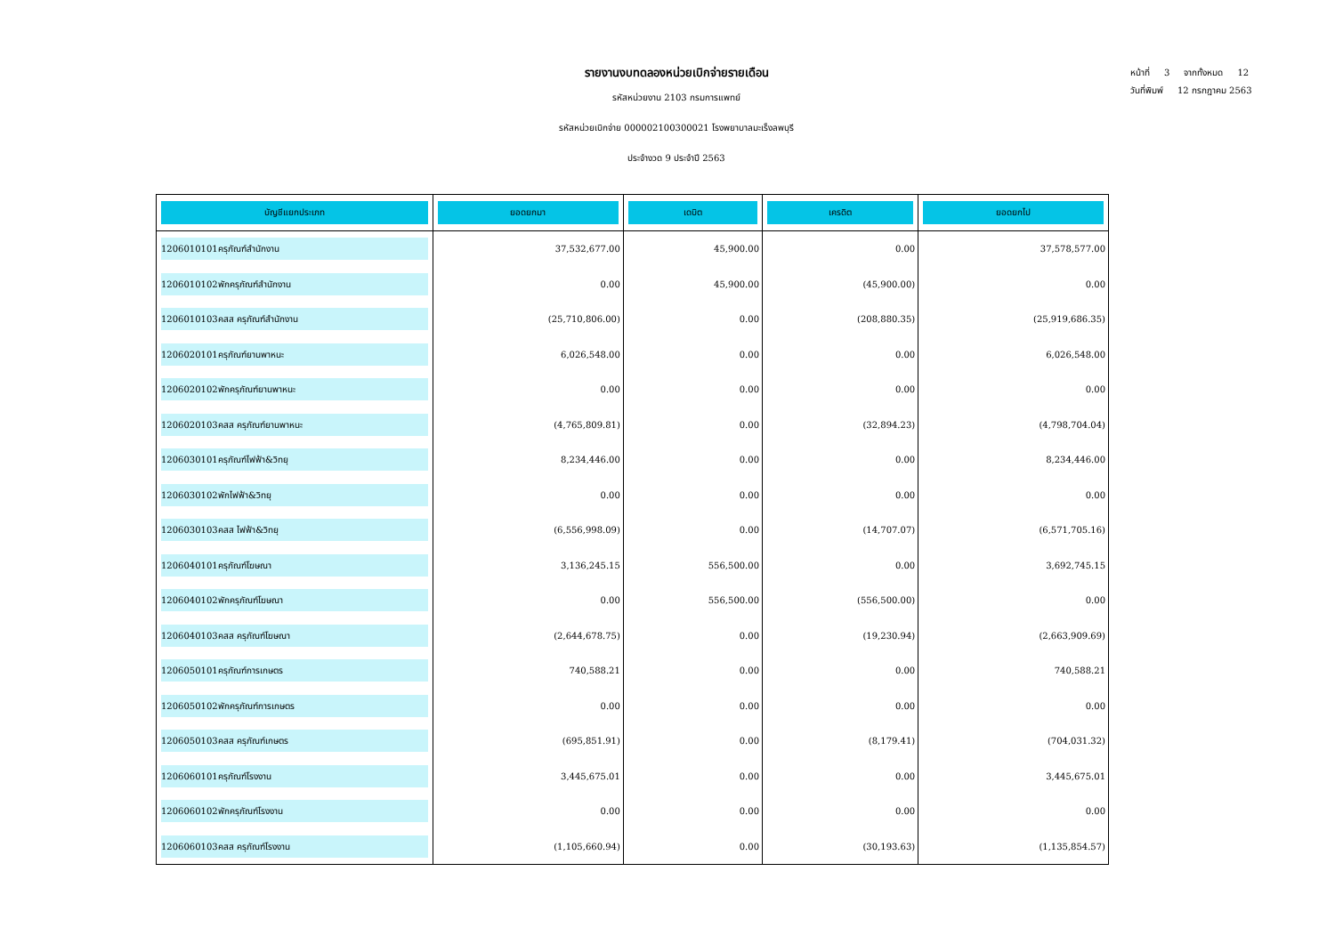รายงานงบทดลองหน่วยเบิกจ่ายรายเดือน
รหัสหน่วยงาน 2103 กรมการแพทย์
รหัสหน่วยเบิกจ่าย 000002100300021 โรงพยาบาลมะเร็งลพบุรี
ประจำงวด 9 ประจำปี 2563
หน้าที่ 3 จากทั้งหมด 12
วันที่พิมพ์ 12 กรกฎาคม 2563
| บัญชีแยกประเภท | ยอดยกมา | เดบิต | เครดิต | ยอดยกไป |
| --- | --- | --- | --- | --- |
| 1206010101 ครุภัณฑ์สำนักงาน | 37,532,677.00 | 45,900.00 | 0.00 | 37,578,577.00 |
| 1206010102 พักครุภัณฑ์สำนักงาน | 0.00 | 45,900.00 | (45,900.00) | 0.00 |
| 1206010103 คสส ครุภัณฑ์สำนักงาน | (25,710,806.00) | 0.00 | (208,880.35) | (25,919,686.35) |
| 1206020101 ครุภัณฑ์ยานพาหนะ | 6,026,548.00 | 0.00 | 0.00 | 6,026,548.00 |
| 1206020102 พักครุภัณฑ์ยานพาหนะ | 0.00 | 0.00 | 0.00 | 0.00 |
| 1206020103 คสส ครุภัณฑ์ยานพาหนะ | (4,765,809.81) | 0.00 | (32,894.23) | (4,798,704.04) |
| 1206030101 ครุภัณฑ์ไฟฟ้า&วิทยุ | 8,234,446.00 | 0.00 | 0.00 | 8,234,446.00 |
| 1206030102 พักไฟฟ้า&วิทยุ | 0.00 | 0.00 | 0.00 | 0.00 |
| 1206030103 คสส ไฟฟ้า&วิทยุ | (6,556,998.09) | 0.00 | (14,707.07) | (6,571,705.16) |
| 1206040101 ครุภัณฑ์โฆษณา | 3,136,245.15 | 556,500.00 | 0.00 | 3,692,745.15 |
| 1206040102 พักครุภัณฑ์โฆษณา | 0.00 | 556,500.00 | (556,500.00) | 0.00 |
| 1206040103 คสส ครุภัณฑ์โฆษณา | (2,644,678.75) | 0.00 | (19,230.94) | (2,663,909.69) |
| 1206050101 ครุภัณฑ์การเกษตร | 740,588.21 | 0.00 | 0.00 | 740,588.21 |
| 1206050102 พักครุภัณฑ์การเกษตร | 0.00 | 0.00 | 0.00 | 0.00 |
| 1206050103 คสส ครุภัณฑ์เกษตร | (695,851.91) | 0.00 | (8,179.41) | (704,031.32) |
| 1206060101 ครุภัณฑ์โรงงาน | 3,445,675.01 | 0.00 | 0.00 | 3,445,675.01 |
| 1206060102 พักครุภัณฑ์โรงงาน | 0.00 | 0.00 | 0.00 | 0.00 |
| 1206060103 คสส ครุภัณฑ์โรงงาน | (1,105,660.94) | 0.00 | (30,193.63) | (1,135,854.57) |